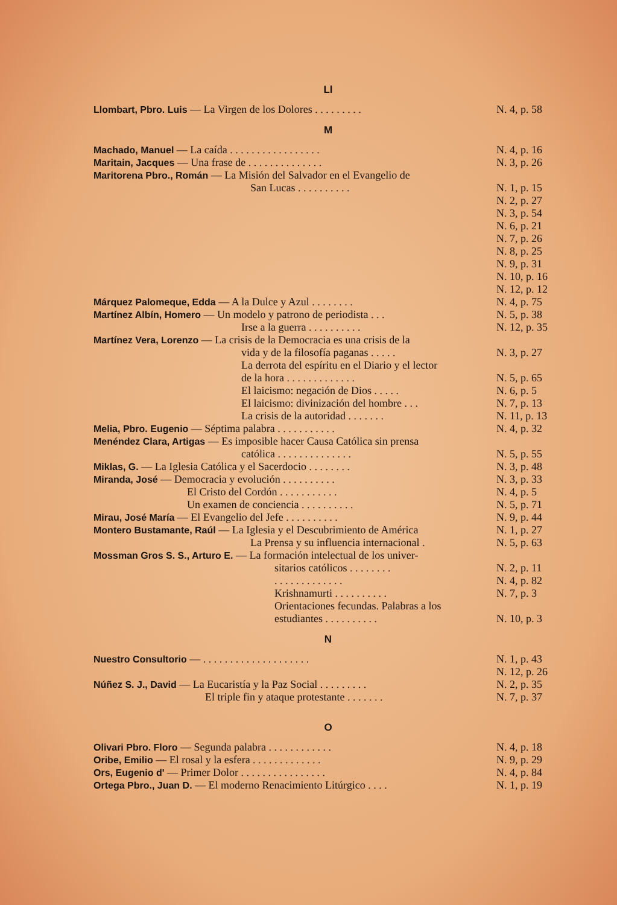Ll
| Llombart, Pbro. Luis — La Virgen de los Dolores . . . . . . . . . | N. 4, p. 58 |
M
| Machado, Manuel — La caída . . . . . . . . . . . . . . . . . | N. 4, p. 16 |
| Maritain, Jacques — Una frase de . . . . . . . . . . . . . . | N. 3, p. 26 |
| Maritorena Pbro., Román — La Misión del Salvador en el Evangelio de | |
| San Lucas . . . . . . . . . . | N. 1, p. 15 |
| | N. 2, p. 27 |
| | N. 3, p. 54 |
| | N. 6, p. 21 |
| | N. 7, p. 26 |
| | N. 8, p. 25 |
| | N. 9, p. 31 |
| | N. 10, p. 16 |
| | N. 12, p. 12 |
| Márquez Palomeque, Edda — A la Dulce y Azul . . . . . . . . | N. 4, p. 75 |
| Martínez Albín, Homero — Un modelo y patrono de periodista . . . | N. 5, p. 38 |
| Irse a la guerra . . . . . . . . . . | N. 12, p. 35 |
| Martínez Vera, Lorenzo — La crisis de la Democracia es una crisis de la | |
| vida y de la filosofía paganas . . . . . | N. 3, p. 27 |
| La derrota del espíritu en el Diario y el lector | |
| de la hora . . . . . . . . . . . . . | N. 5, p. 65 |
| El laicismo: negación de Dios . . . . . | N. 6, p. 5 |
| El laicismo: divinización del hombre . . . | N. 7, p. 13 |
| La crisis de la autoridad . . . . . . . | N. 11, p. 13 |
| Melia, Pbro. Eugenio — Séptima palabra . . . . . . . . . . . | N. 4, p. 32 |
| Menéndez Clara, Artigas — Es imposible hacer Causa Católica sin prensa | |
| católica . . . . . . . . . . . . . . | N. 5, p. 55 |
| Miklas, G. — La Iglesia Católica y el Sacerdocio . . . . . . . . | N. 3, p. 48 |
| Miranda, José — Democracia y evolución . . . . . . . . . . | N. 3, p. 33 |
| El Cristo del Cordón . . . . . . . . . . . | N. 4, p. 5 |
| Un examen de conciencia . . . . . . . . . . | N. 5, p. 71 |
| Mirau, José María — El Evangelio del Jefe . . . . . . . . . . | N. 9, p. 44 |
| Montero Bustamante, Raúl — La Iglesia y el Descubrimiento de América | N. 1, p. 27 |
| La Prensa y su influencia internacional . | N. 5, p. 63 |
| Mossman Gros S. S., Arturo E. — La formación intelectual de los univer- | |
| sitarios católicos . . . . . . . . | N. 2, p. 11 |
| . . . . . . . . . . . . . | N. 4, p. 82 |
| Krishnamurti . . . . . . . . . . | N. 7, p. 3 |
| Orientaciones fecundas. Palabras a los | |
| estudiantes . . . . . . . . . . | N. 10, p. 3 |
N
| Nuestro Consultorio — . . . . . . . . . . . . . . . . . . . . | N. 1, p. 43 |
| | N. 12, p. 26 |
| Núñez S. J., David — La Eucaristía y la Paz Social . . . . . . . . . | N. 2, p. 35 |
| El triple fin y ataque protestante . . . . . . . | N. 7, p. 37 |
O
| Olivari Pbro. Floro — Segunda palabra . . . . . . . . . . . . | N. 4, p. 18 |
| Oribe, Emilio — El rosal y la esfera . . . . . . . . . . . . . | N. 9, p. 29 |
| Ors, Eugenio d' — Primer Dolor . . . . . . . . . . . . . . . . | N. 4, p. 84 |
| Ortega Pbro., Juan D. — El moderno Renacimiento Litúrgico . . . . | N. 1, p. 19 |